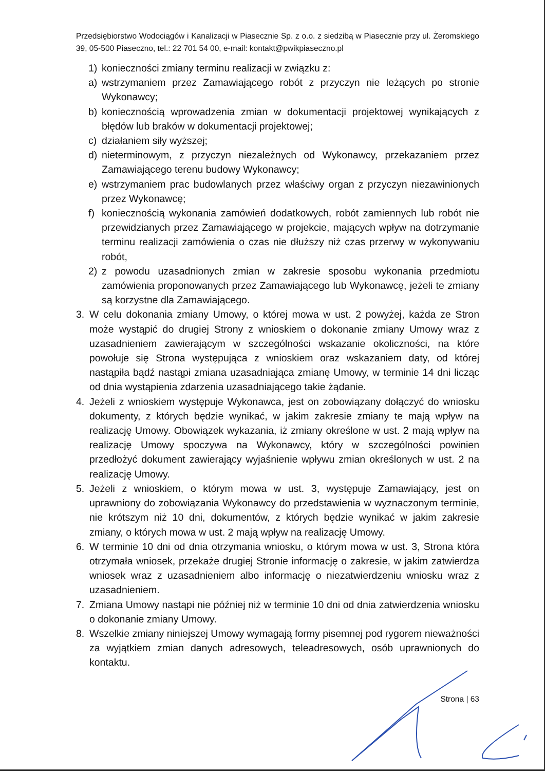Przedsiębiorstwo Wodociągów i Kanalizacji w Piasecznie Sp. z o.o. z siedzibą w Piasecznie przy ul. Żeromskiego 39, 05-500 Piaseczno, tel.: 22 701 54 00, e-mail: kontakt@pwikpiaseczno.pl
1) konieczności zmiany terminu realizacji w związku z:
a) wstrzymaniem przez Zamawiającego robót z przyczyn nie leżących po stronie Wykonawcy;
b) koniecznością wprowadzenia zmian w dokumentacji projektowej wynikających z błędów lub braków w dokumentacji projektowej;
c) działaniem siły wyższej;
d) nieterminowym, z przyczyn niezależnych od Wykonawcy, przekazaniem przez Zamawiającego terenu budowy Wykonawcy;
e) wstrzymaniem prac budowlanych przez właściwy organ z przyczyn niezawinionych przez Wykonawcę;
f) koniecznością wykonania zamówień dodatkowych, robót zamiennych lub robót nie przewidzianych przez Zamawiającego w projekcie, mających wpływ na dotrzymanie terminu realizacji zamówienia o czas nie dłuższy niż czas przerwy w wykonywaniu robót,
2) z powodu uzasadnionych zmian w zakresie sposobu wykonania przedmiotu zamówienia proponowanych przez Zamawiającego lub Wykonawcę, jeżeli te zmiany są korzystne dla Zamawiającego.
3. W celu dokonania zmiany Umowy, o której mowa w ust. 2 powyżej, każda ze Stron może wystąpić do drugiej Strony z wnioskiem o dokonanie zmiany Umowy wraz z uzasadnieniem zawierającym w szczególności wskazanie okoliczności, na które powołuje się Strona występująca z wnioskiem oraz wskazaniem daty, od której nastąpiła bądź nastąpi zmiana uzasadniająca zmianę Umowy, w terminie 14 dni licząc od dnia wystąpienia zdarzenia uzasadniającego takie żądanie.
4. Jeżeli z wnioskiem występuje Wykonawca, jest on zobowiązany dołączyć do wniosku dokumenty, z których będzie wynikać, w jakim zakresie zmiany te mają wpływ na realizację Umowy. Obowiązek wykazania, iż zmiany określone w ust. 2 mają wpływ na realizację Umowy spoczywa na Wykonawcy, który w szczególności powinien przedłożyć dokument zawierający wyjaśnienie wpływu zmian określonych w ust. 2 na realizację Umowy.
5. Jeżeli z wnioskiem, o którym mowa w ust. 3, występuje Zamawiający, jest on uprawniony do zobowiązania Wykonawcy do przedstawienia w wyznaczonym terminie, nie krótszym niż 10 dni, dokumentów, z których będzie wynikać w jakim zakresie zmiany, o których mowa w ust. 2 mają wpływ na realizację Umowy.
6. W terminie 10 dni od dnia otrzymania wniosku, o którym mowa w ust. 3, Strona która otrzymała wniosek, przekaże drugiej Stronie informację o zakresie, w jakim zatwierdza wniosek wraz z uzasadnieniem albo informację o niezatwierdzeniu wniosku wraz z uzasadnieniem.
7. Zmiana Umowy nastąpi nie później niż w terminie 10 dni od dnia zatwierdzenia wniosku o dokonanie zmiany Umowy.
8. Wszelkie zmiany niniejszej Umowy wymagają formy pisemnej pod rygorem nieważności za wyjątkiem zmian danych adresowych, teleadresowych, osób uprawnionych do kontaktu.
Strona | 63